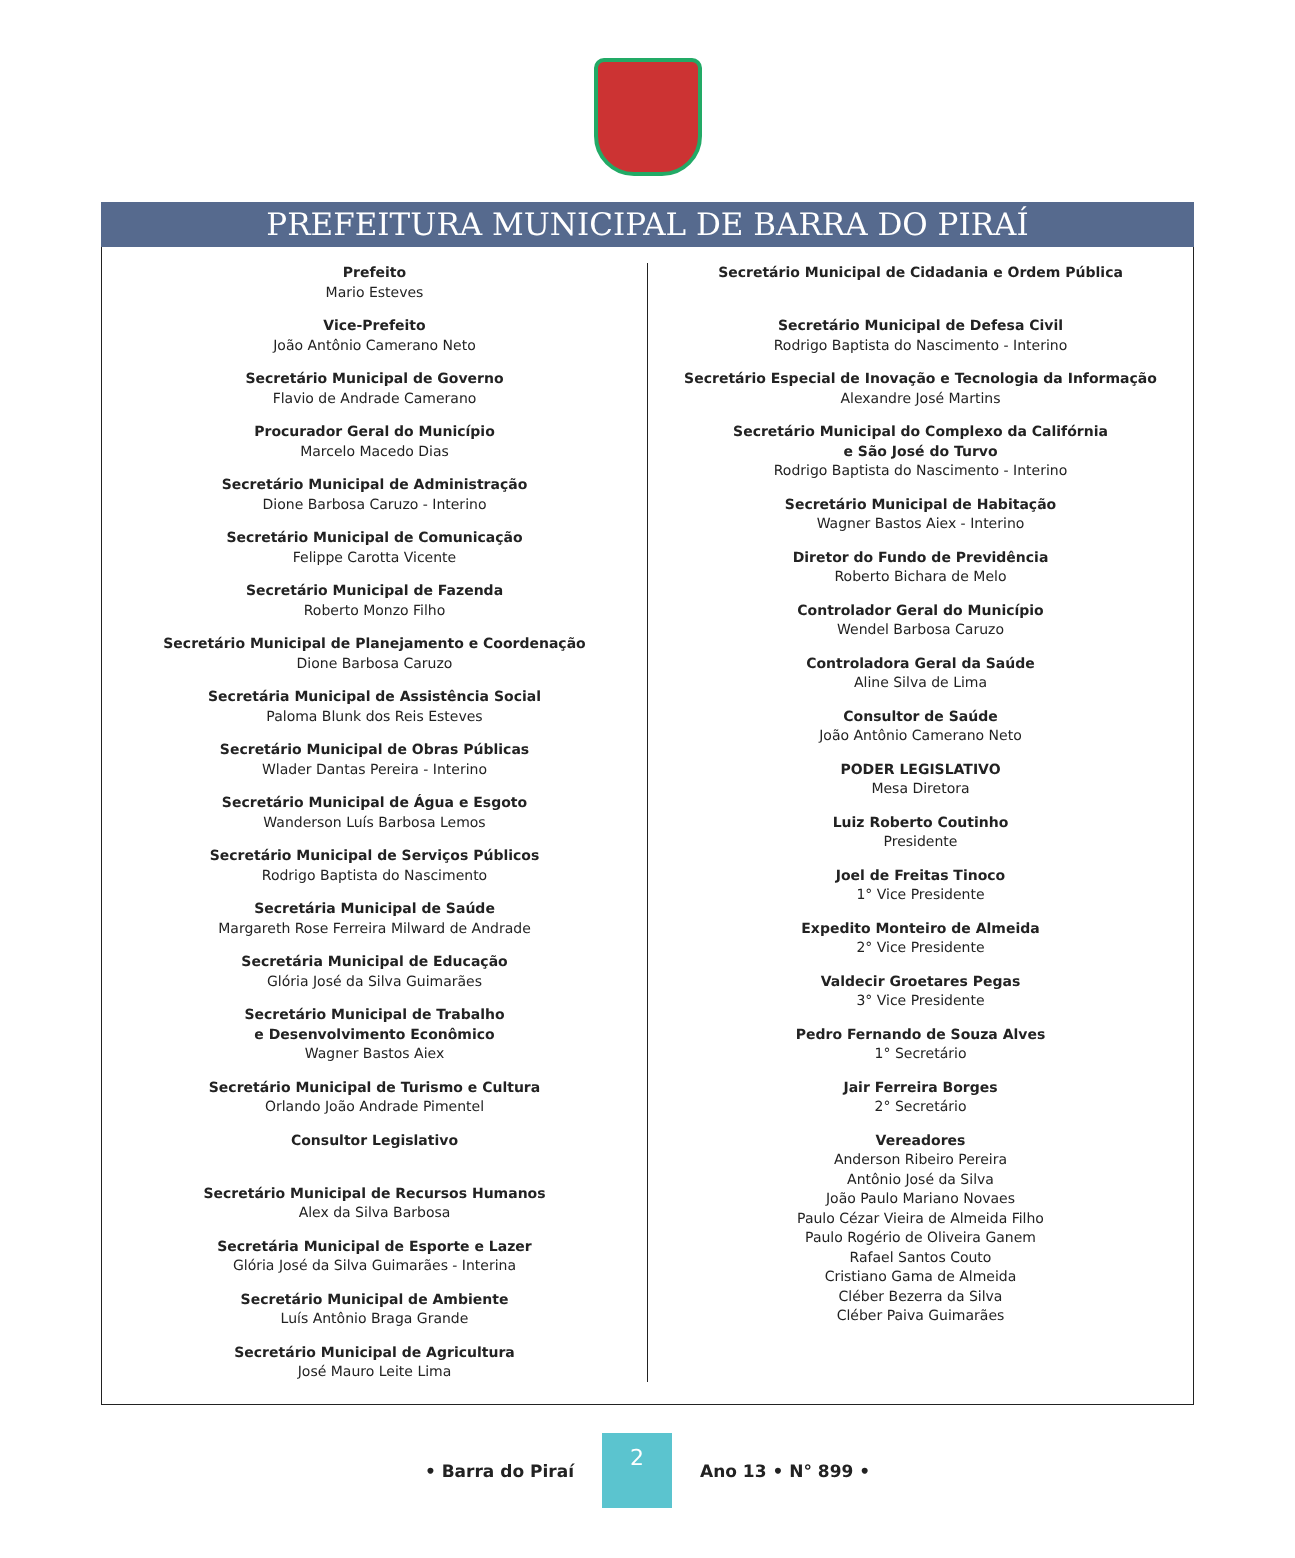PREFEITURA MUNICIPAL DE BARRA DO PIRAÍ
Prefeito
Mario Esteves
Vice-Prefeito
João Antônio Camerano Neto
Secretário Municipal de Governo
Flavio de Andrade Camerano
Procurador Geral do Município
Marcelo Macedo Dias
Secretário Municipal de Administração
Dione Barbosa Caruzo - Interino
Secretário Municipal de Comunicação
Felippe Carotta Vicente
Secretário Municipal de Fazenda
Roberto Monzo Filho
Secretário Municipal de Planejamento e Coordenação
Dione Barbosa Caruzo
Secretária Municipal de Assistência Social
Paloma Blunk dos Reis Esteves
Secretário Municipal de Obras Públicas
Wlader Dantas Pereira - Interino
Secretário Municipal de Água e Esgoto
Wanderson Luís Barbosa Lemos
Secretário Municipal de Serviços Públicos
Rodrigo Baptista do Nascimento
Secretária Municipal de Saúde
Margareth Rose Ferreira Milward de Andrade
Secretária Municipal de Educação
Glória José da Silva Guimarães
Secretário Municipal de Trabalho
e Desenvolvimento Econômico
Wagner Bastos Aiex
Secretário Municipal de Turismo e Cultura
Orlando João Andrade Pimentel
Consultor Legislativo
Secretário Municipal de Recursos Humanos
Alex da Silva Barbosa
Secretária Municipal de Esporte e Lazer
Glória José da Silva Guimarães - Interina
Secretário Municipal de Ambiente
Luís Antônio Braga Grande
Secretário Municipal de Agricultura
José Mauro Leite Lima
Secretário Municipal de Cidadania e Ordem Pública
Secretário Municipal de Defesa Civil
Rodrigo Baptista do Nascimento - Interino
Secretário Especial de Inovação e Tecnologia da Informação
Alexandre José Martins
Secretário Municipal do Complexo da Califórnia
e São José do Turvo
Rodrigo Baptista do Nascimento - Interino
Secretário Municipal de Habitação
Wagner Bastos Aiex - Interino
Diretor do Fundo de Previdência
Roberto Bichara de Melo
Controlador Geral do Município
Wendel Barbosa Caruzo
Controladora Geral da Saúde
Aline Silva de Lima
Consultor de Saúde
João Antônio Camerano Neto
PODER LEGISLATIVO
Mesa Diretora
Luiz Roberto Coutinho
Presidente
Joel de Freitas Tinoco
1° Vice Presidente
Expedito Monteiro de Almeida
2° Vice Presidente
Valdecir Groetares Pegas
3° Vice Presidente
Pedro Fernando de Souza Alves
1° Secretário
Jair Ferreira Borges
2° Secretário
Vereadores
Anderson Ribeiro Pereira
Antônio José da Silva
João Paulo Mariano Novaes
Paulo Cézar Vieira de Almeida Filho
Paulo Rogério de Oliveira Ganem
Rafael Santos Couto
Cristiano Gama de Almeida
Cléber Bezerra da Silva
Cléber Paiva Guimarães
• Barra do Piraí
2
Ano 13 • N° 899 •